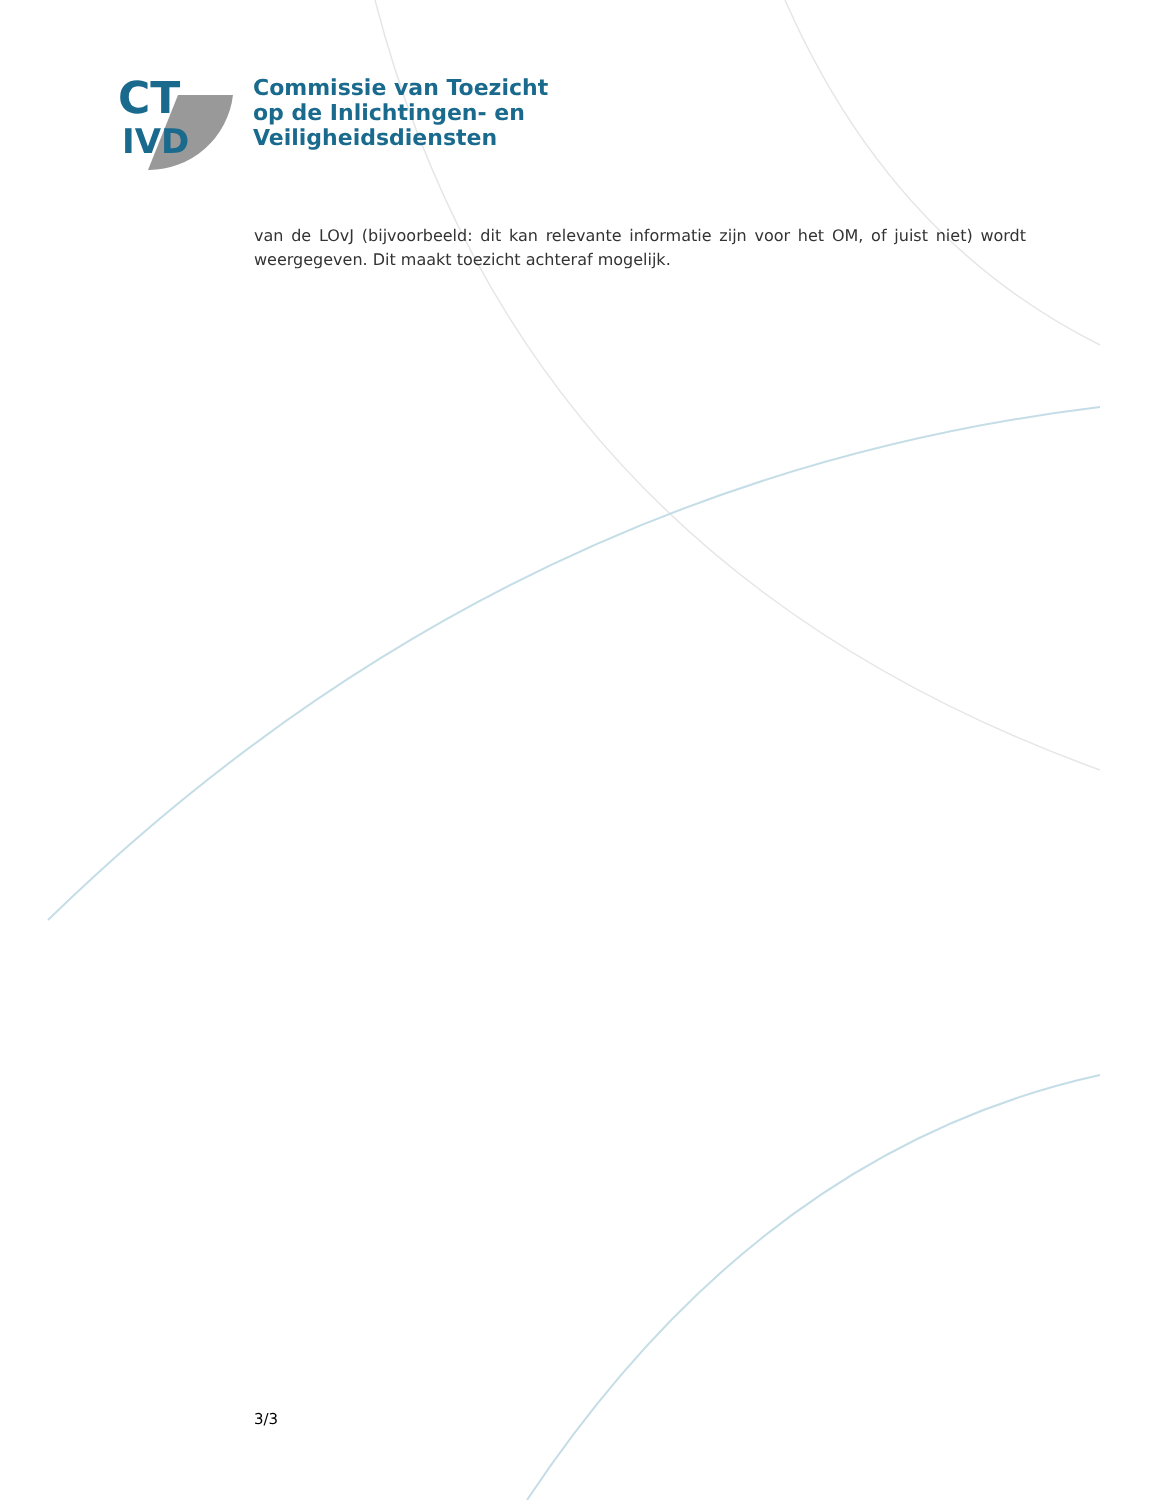CT
IVD
Commissie van Toezicht
op de Inlichtingen- en
Veiligheidsdiensten
van de LOvJ (bijvoorbeeld: dit kan relevante informatie zijn voor het OM, of juist niet) wordt weergegeven. Dit maakt toezicht achteraf mogelijk.
3/3